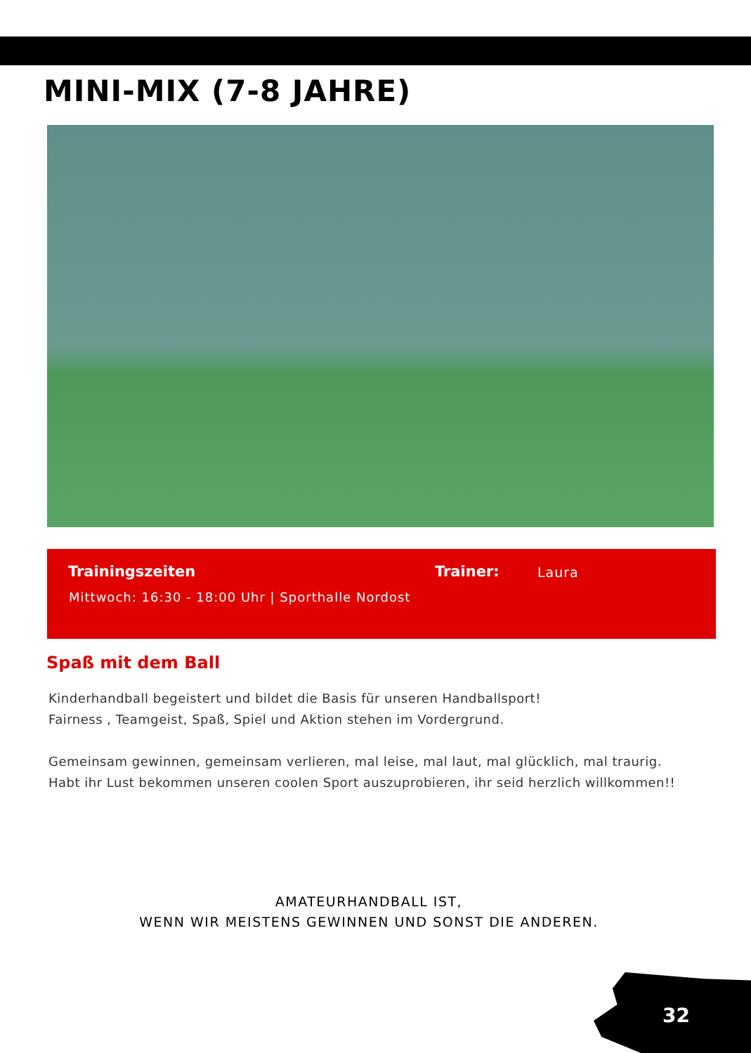MINI-MIX (7-8 JAHRE)
Trainingszeiten Trainer: Laura
Mittwoch: 16:30 - 18:00 Uhr | Sporthalle Nordost
Spaß mit dem Ball
Kinderhandball begeistert und bildet die Basis für unseren Handballsport!
Fairness , Teamgeist, Spaß, Spiel und Aktion stehen im Vordergrund.
Gemeinsam gewinnen, gemeinsam verlieren, mal leise, mal laut, mal glücklich, mal traurig.
Habt ihr Lust bekommen unseren coolen Sport auszuprobieren, ihr seid herzlich willkommen!!
AMATEURHANDBALL IST,
WENN WIR MEISTENS GEWINNEN UND SONST DIE ANDEREN.
32